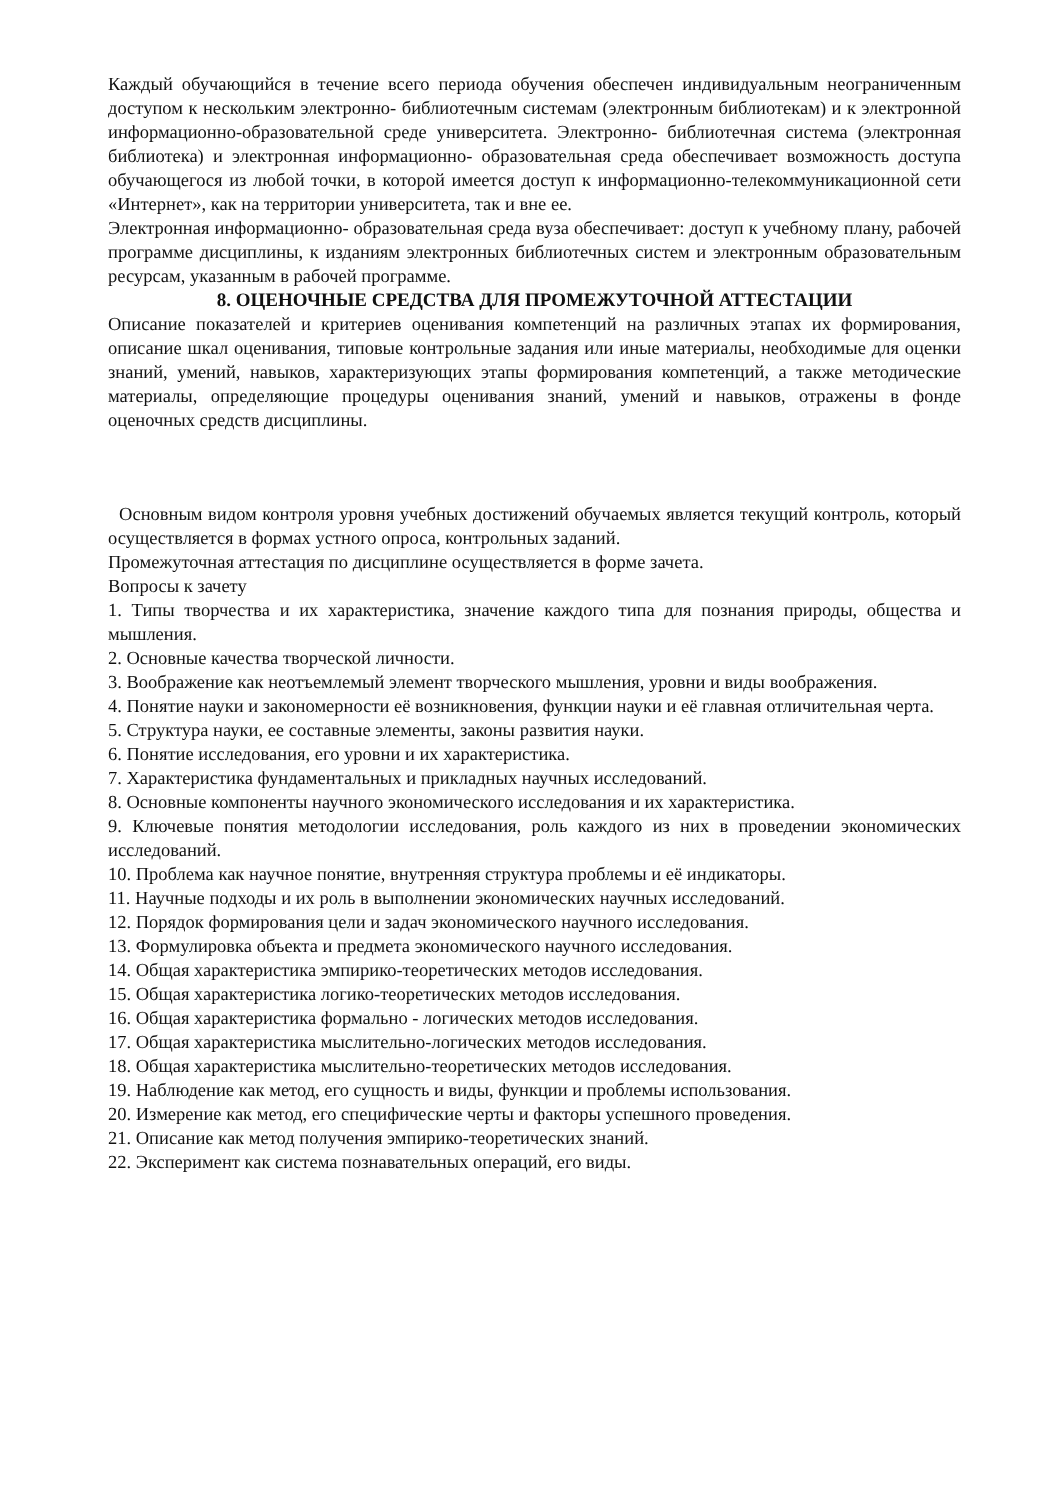Каждый обучающийся в течение всего периода обучения обеспечен индивидуальным неограниченным доступом к нескольким электронно- библиотечным системам (электронным библиотекам) и к электронной информационно-образовательной среде университета. Электронно- библиотечная система (электронная библиотека) и электронная информационно- образовательная среда обеспечивает возможность доступа обучающегося из любой точки, в которой имеется доступ к информационно-телекоммуникационной сети «Интернет», как на территории университета, так и вне ее.
Электронная информационно- образовательная среда вуза обеспечивает: доступ к учебному плану, рабочей программе дисциплины, к изданиям электронных библиотечных систем и электронным образовательным ресурсам, указанным в рабочей программе.
8. ОЦЕНОЧНЫЕ СРЕДСТВА ДЛЯ ПРОМЕЖУТОЧНОЙ АТТЕСТАЦИИ
Описание показателей и критериев оценивания компетенций на различных этапах их формирования, описание шкал оценивания, типовые контрольные задания или иные материалы, необходимые для оценки знаний, умений, навыков, характеризующих этапы формирования компетенций, а также методические материалы, определяющие процедуры оценивания знаний, умений и навыков, отражены в фонде оценочных средств дисциплины.
Основным видом контроля уровня учебных достижений обучаемых является текущий контроль, который осуществляется в формах устного опроса, контрольных заданий.
Промежуточная аттестация по дисциплине осуществляется в форме зачета.
Вопросы к зачету
1. Типы творчества и их характеристика, значение каждого типа для познания природы, общества и мышления.
2. Основные качества творческой личности.
3. Воображение как неотъемлемый элемент творческого мышления, уровни и виды воображения.
4. Понятие науки и закономерности её возникновения, функции науки и её главная отличительная черта.
5. Структура науки, ее составные элементы, законы развития науки.
6. Понятие исследования, его уровни и их характеристика.
7. Характеристика фундаментальных и прикладных научных исследований.
8. Основные компоненты научного экономического исследования и их характеристика.
9. Ключевые понятия методологии исследования, роль каждого из них в проведении экономических исследований.
10. Проблема как научное понятие, внутренняя структура проблемы и её индикаторы.
11. Научные подходы и их роль в выполнении экономических научных исследований.
12. Порядок формирования цели и задач экономического научного исследования.
13. Формулировка объекта и предмета экономического научного исследования.
14. Общая характеристика эмпирико-теоретических методов исследования.
15. Общая характеристика логико-теоретических методов исследования.
16. Общая характеристика формально - логических методов исследования.
17. Общая характеристика мыслительно-логических методов исследования.
18. Общая характеристика мыслительно-теоретических методов исследования.
19. Наблюдение как метод, его сущность и виды, функции и проблемы использования.
20. Измерение как метод, его специфические черты и факторы успешного проведения.
21. Описание как метод получения эмпирико-теоретических знаний.
22. Эксперимент как система познавательных операций, его виды.